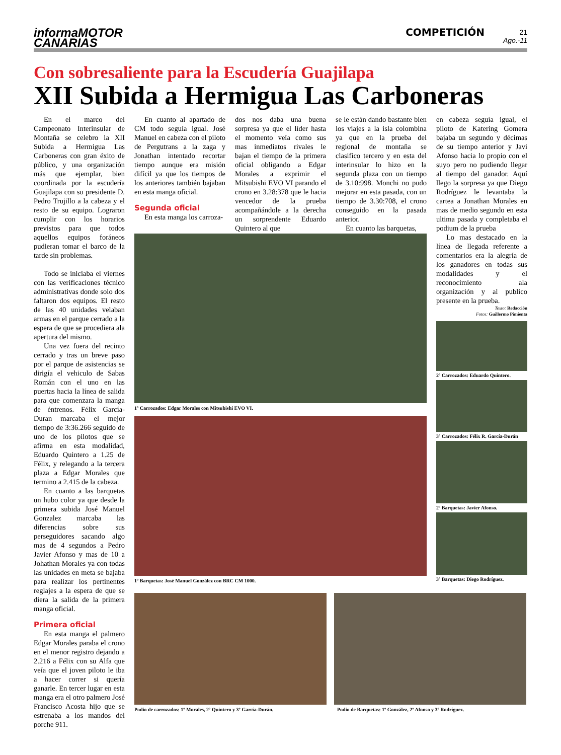informaMOTOR
CANARIAS
COMPETICIÓN
21
Ago.-11
Con sobresaliente para la Escudería Guajilapa
XII Subida a Hermigua Las Carboneras
En el marco del Campeonato Interinsular de Montaña se celebro la XII Subida a Hermigua Las Carboneras con gran éxito de público, y una organización más que ejemplar, bien coordinada por la escudería Guajilapa con su presidente D. Pedro Trujillo a la cabeza y el resto de su equipo. Lograron cumplir con los horarios previstos para que todos aquellos equipos foráneos pudieran tomar el barco de la tarde sin problemas.
Todo se iniciaba el viernes con las verificaciones técnico administrativas donde solo dos faltaron dos equipos. El resto de las 40 unidades velaban armas en el parque cerrado a la espera de que se procediera ala apertura del mismo.
Una vez fuera del recinto cerrado y tras un breve paso por el parque de asistencias se dirigía el vehiculo de Sabas Román con el uno en las puertas hacia la línea de salida para que comenzara la manga de éntrenos. Félix García-Duran marcaba el mejor tiempo de 3:36.266 seguido de uno de los pilotos que se afirma en esta modalidad, Eduardo Quintero a 1.25 de Félix, y relegando a la tercera plaza a Edgar Morales que termino a 2.415 de la cabeza.
En cuanto a las barquetas un hubo color ya que desde la primera subida José Manuel Gonzalez marcaba las diferencias sobre sus perseguidores sacando algo mas de 4 segundos a Pedro Javier Afonso y mas de 10 a Johathan Morales ya con todas las unidades en meta se bajaba para realizar los pertinentes reglajes a la espera de que se diera la salida de la primera manga oficial.
Primera oficial
En esta manga el palmero Edgar Morales paraba el crono en el menor registro dejando a 2.216 a Félix con su Alfa que veía que el joven piloto le iba a hacer correr si quería ganarle. En tercer lugar en esta manga era el otro palmero José Francisco Acosta hijo que se estrenaba a los mandos del porche 911.
En cuanto al apartado de CM todo seguía igual. José Manuel en cabeza con el piloto de Pergutrans a la zaga y Jonathan intentado recortar tiempo aunque era misión difícil ya que los tiempos de los anteriores también bajaban en esta manga oficial.
Segunda oficial
En esta manga los carroza-
dos nos daba una buena sorpresa ya que el líder hasta el momento veía como sus mas inmediatos rivales le bajan el tiempo de la primera oficial obligando a Edgar Morales a exprimir el Mitsubishi EVO VI parando el crono en 3.28:378 que le hacia vencedor de la prueba acompañándole a la derecha un sorprendente Eduardo Quintero al que
se le están dando bastante bien los viajes a la isla colombina ya que en la prueba del regional de montaña se clasifico tercero y en esta del interinsular lo hizo en la segunda plaza con un tiempo de 3.10:998. Monchi no pudo mejorar en esta pasada, con un tiempo de 3.30:708, el crono conseguido en la pasada anterior.
En cuanto las barquetas,
en cabeza seguía igual, el piloto de Katering Gomera bajaba un segundo y décimas de su tiempo anterior y Javi Afonso hacia lo propio con el suyo pero no pudiendo llegar al tiempo del ganador. Aquí llego la sorpresa ya que Diego Rodríguez le levantaba la cartea a Jonathan Morales en mas de medio segundo en esta ultima pasada y completaba el podium de la prueba
Lo mas destacado en la línea de llegada referente a comentarios era la alegría de los ganadores en todas sus modalidades y el reconocimiento ala organización y al publico presente en la prueba.
Texto: Redacción
Fotos: Guillermo Pimienta
2º Carrozados: Eduardo Quintero.
3º Carrozados: Félix R. García-Durán
2º Barquetas: Javier Afonso.
3º Barquetas: Diego Rodríguez.
1º Carrozados: Edgar Morales con Mitsubishi EVO VI.
1º Barquetas: José Manuel González con BRC CM 1000.
Podio de carrozados: 1º Morales, 2º Quintero y 3º García-Durán.
Podio de Barquetas: 1º González, 2º Afonso y 3º Rodríguez.